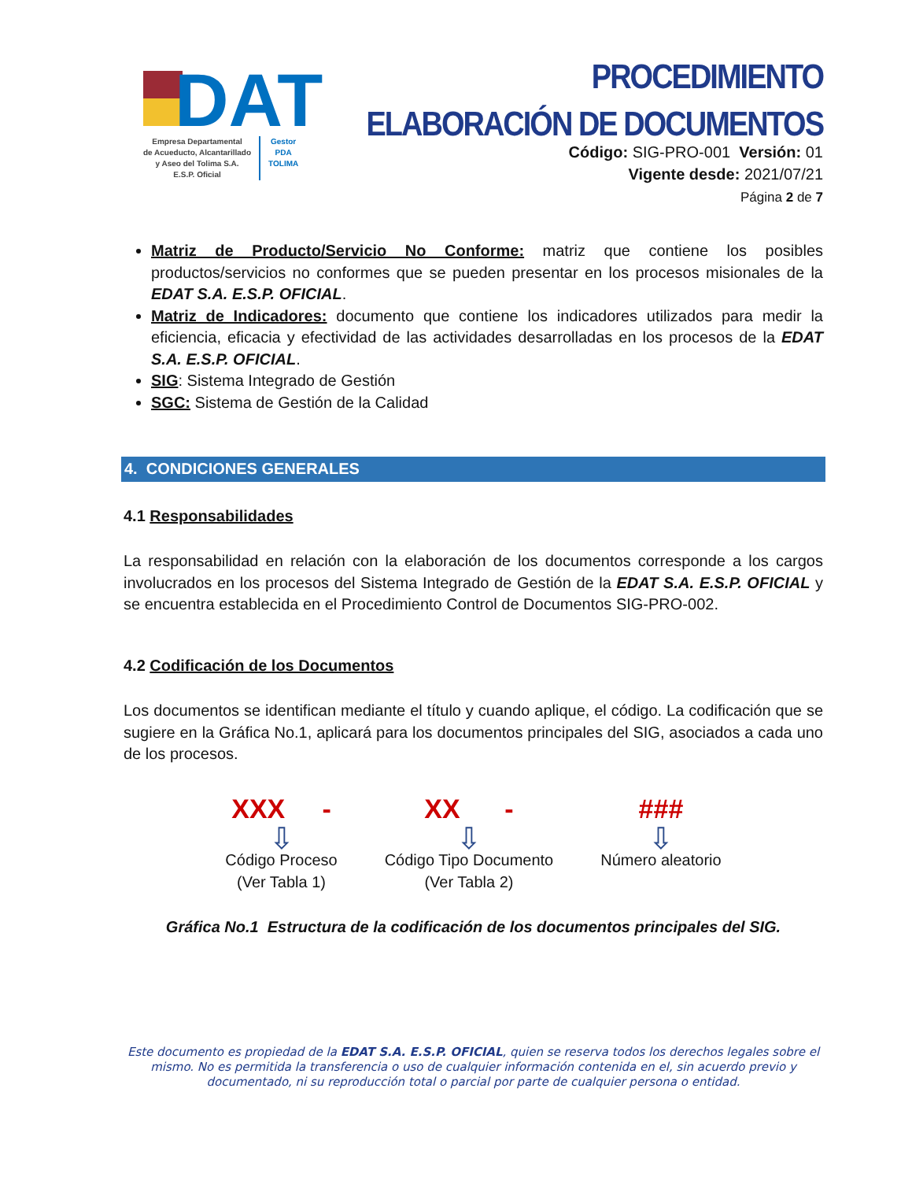DAT
Empresa Departamental
de Acueducto, Alcantarillado
y Aseo del Tolima S.A.
E.S.P. Oficial
Gestor
PDA
TOLIMA
PROCEDIMIENTO
ELABORACIÓN DE DOCUMENTOS
Código: SIG-PRO-001 Versión: 01
Vigente desde: 2021/07/21
Página 2 de 7
Matriz de Producto/Servicio No Conforme: matriz que contiene los posibles productos/servicios no conformes que se pueden presentar en los procesos misionales de la EDAT S.A. E.S.P. OFICIAL.
Matriz de Indicadores: documento que contiene los indicadores utilizados para medir la eficiencia, eficacia y efectividad de las actividades desarrolladas en los procesos de la EDAT S.A. E.S.P. OFICIAL.
SIG: Sistema Integrado de Gestión
SGC: Sistema de Gestión de la Calidad
4. CONDICIONES GENERALES
4.1 Responsabilidades
La responsabilidad en relación con la elaboración de los documentos corresponde a los cargos involucrados en los procesos del Sistema Integrado de Gestión de la EDAT S.A. E.S.P. OFICIAL y se encuentra establecida en el Procedimiento Control de Documentos SIG-PRO-002.
4.2 Codificación de los Documentos
Los documentos se identifican mediante el título y cuando aplique, el código. La codificación que se sugiere en la Gráfica No.1, aplicará para los documentos principales del SIG, asociados a cada uno de los procesos.
XXX -
⇩
Código Proceso
(Ver Tabla 1)
XX -
⇩
Código Tipo Documento
(Ver Tabla 2)
###
⇩
Número aleatorio
Gráfica No.1 Estructura de la codificación de los documentos principales del SIG.
Este documento es propiedad de la EDAT S.A. E.S.P. OFICIAL, quien se reserva todos los derechos legales sobre el mismo. No es permitida la transferencia o uso de cualquier información contenida en el, sin acuerdo previo y documentado, ni su reproducción total o parcial por parte de cualquier persona o entidad.